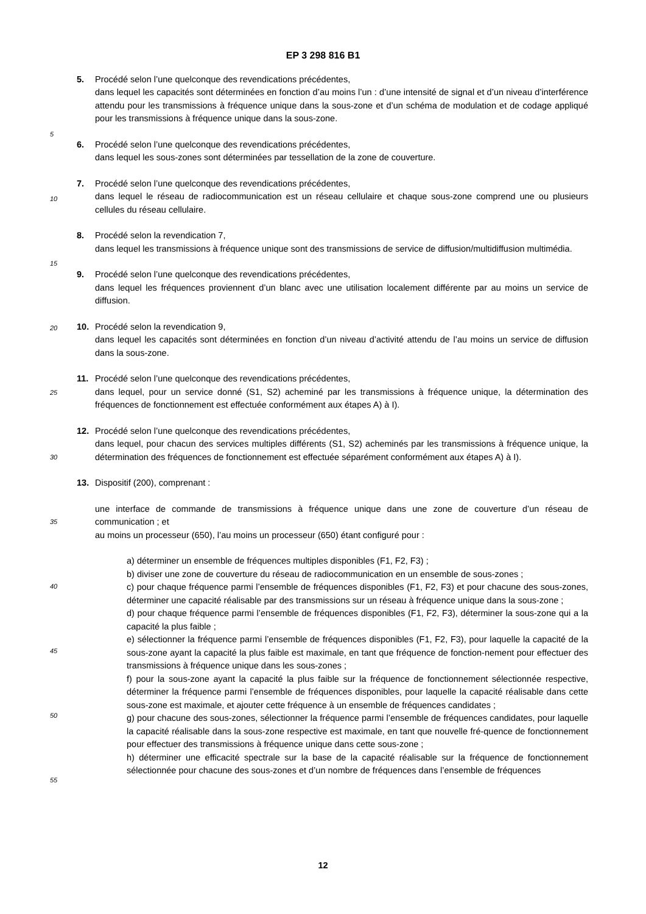EP 3 298 816 B1
5
10
15
20
25
30
35
40
45
50
55
5. Procédé selon l’une quelconque des revendications précédentes,
dans lequel les capacités sont déterminées en fonction d’au moins l’un : d’une intensité de signal et d’un niveau d’interférence attendu pour les transmissions à fréquence unique dans la sous-zone et d’un schéma de modulation et de codage appliqué pour les transmissions à fréquence unique dans la sous-zone.
6. Procédé selon l’une quelconque des revendications précédentes,
dans lequel les sous-zones sont déterminées par tessellation de la zone de couverture.
7. Procédé selon l’une quelconque des revendications précédentes,
dans lequel le réseau de radiocommunication est un réseau cellulaire et chaque sous-zone comprend une ou plusieurs cellules du réseau cellulaire.
8. Procédé selon la revendication 7,
dans lequel les transmissions à fréquence unique sont des transmissions de service de diffusion/multidiffusion multimédia.
9. Procédé selon l’une quelconque des revendications précédentes,
dans lequel les fréquences proviennent d’un blanc avec une utilisation localement différente par au moins un service de diffusion.
10. Procédé selon la revendication 9,
dans lequel les capacités sont déterminées en fonction d’un niveau d’activité attendu de l’au moins un service de diffusion dans la sous-zone.
11. Procédé selon l’une quelconque des revendications précédentes,
dans lequel, pour un service donné (S1, S2) acheminé par les transmissions à fréquence unique, la détermination des fréquences de fonctionnement est effectuée conformément aux étapes A) à I).
12. Procédé selon l’une quelconque des revendications précédentes,
dans lequel, pour chacun des services multiples différents (S1, S2) acheminés par les transmissions à fréquence unique, la détermination des fréquences de fonctionnement est effectuée séparément conformément aux étapes A) à I).
13. Dispositif (200), comprenant :
une interface de commande de transmissions à fréquence unique dans une zone de couverture d’un réseau de communication ; et
au moins un processeur (650), l’au moins un processeur (650) étant configuré pour :
a) déterminer un ensemble de fréquences multiples disponibles (F1, F2, F3) ;
b) diviser une zone de couverture du réseau de radiocommunication en un ensemble de sous-zones ;
c) pour chaque fréquence parmi l’ensemble de fréquences disponibles (F1, F2, F3) et pour chacune des sous-zones, déterminer une capacité réalisable par des transmissions sur un réseau à fréquence unique dans la sous-zone ;
d) pour chaque fréquence parmi l’ensemble de fréquences disponibles (F1, F2, F3), déterminer la sous-zone qui a la capacité la plus faible ;
e) sélectionner la fréquence parmi l’ensemble de fréquences disponibles (F1, F2, F3), pour laquelle la capacité de la sous-zone ayant la capacité la plus faible est maximale, en tant que fréquence de fonction-nement pour effectuer des transmissions à fréquence unique dans les sous-zones ;
f) pour la sous-zone ayant la capacité la plus faible sur la fréquence de fonctionnement sélectionnée respective, déterminer la fréquence parmi l’ensemble de fréquences disponibles, pour laquelle la capacité réalisable dans cette sous-zone est maximale, et ajouter cette fréquence à un ensemble de fréquences candidates ;
g) pour chacune des sous-zones, sélectionner la fréquence parmi l’ensemble de fréquences candidates, pour laquelle la capacité réalisable dans la sous-zone respective est maximale, en tant que nouvelle fré-quence de fonctionnement pour effectuer des transmissions à fréquence unique dans cette sous-zone ;
h) déterminer une efficacité spectrale sur la base de la capacité réalisable sur la fréquence de fonctionnement sélectionnée pour chacune des sous-zones et d’un nombre de fréquences dans l’ensemble de fréquences
12